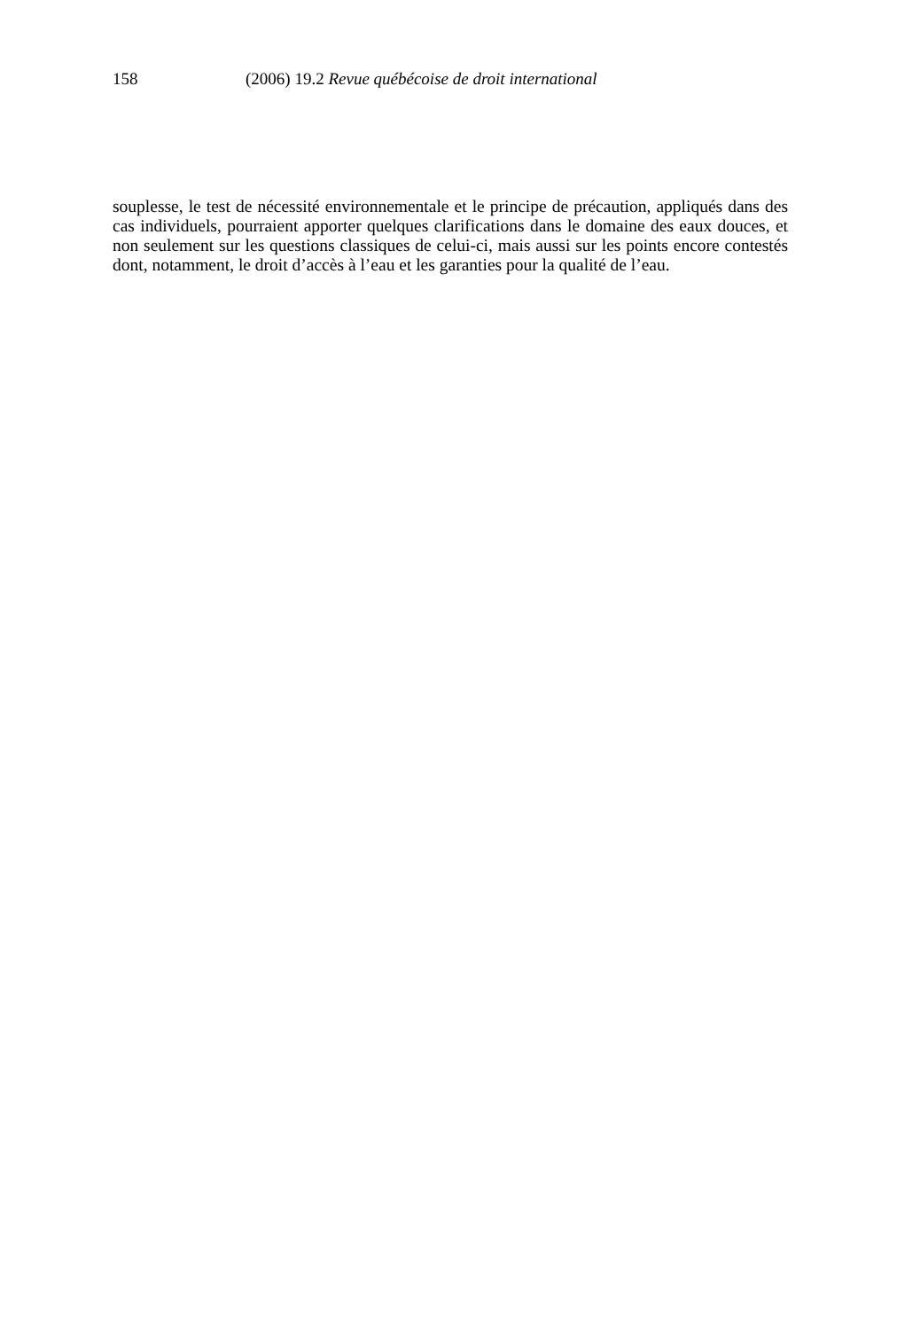158 (2006) 19.2 Revue québécoise de droit international
souplesse, le test de nécessité environnementale et le principe de précaution, appliqués dans des cas individuels, pourraient apporter quelques clarifications dans le domaine des eaux douces, et non seulement sur les questions classiques de celui-ci, mais aussi sur les points encore contestés dont, notamment, le droit d’accès à l’eau et les garanties pour la qualité de l’eau.